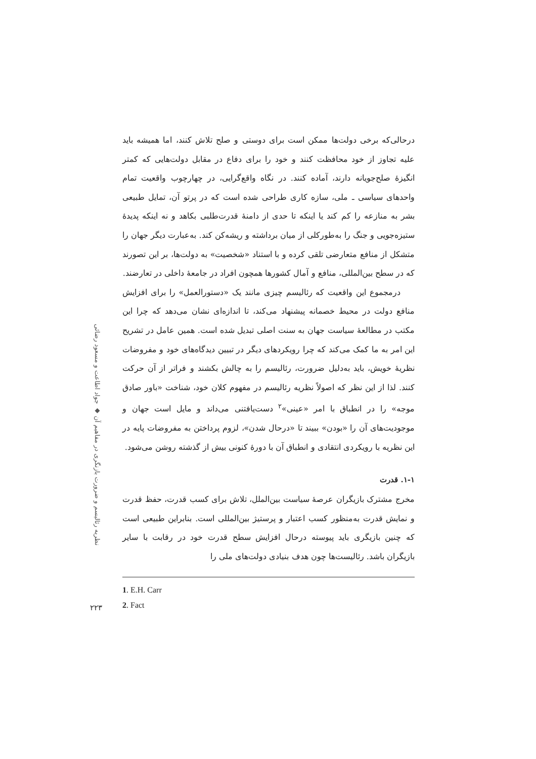نظریه رئالیسم و ضرورت بازنگری در مفاهیم آن ◆ جواد اطاعت و مسعود رضائی
درحالی‌که برخی دولت‌ها ممکن است برای دوستی و صلح تلاش کنند، اما همیشه باید علیه تجاوز از خود محافظت کنند و خود را برای دفاع در مقابل دولت‌هایی که کمتر انگیزهٔ صلح‌جویانه دارند، آماده کنند. در نگاه واقع‌گرایی، در چهارچوب واقعیت تمام واحدهای سیاسی ـ ملی، سازه کاری طراحی شده است که در پرتو آن، تمایل طبیعی بشر به منازعه را کم کند یا اینکه تا حدی از دامنهٔ قدرت‌طلبی بکاهد و نه اینکه پدیدهٔ ستیزه‌جویی و جنگ را به‌طورکلی از میان برداشته و ریشه‌کن کند. به‌عبارت دیگر جهان را متشکل از منافع متعارضی تلقی کرده و با استناد «شخصیت» به دولت‌ها، بر این تصورند که در سطح بین‌المللی، منافع و آمال کشورها همچون افراد در جامعهٔ داخلی در تعارضند.
درمجموع این واقعیت که رئالیسم چیزی مانند یک «دستورالعمل» را برای افزایش منافع دولت در محیط خصمانه پیشنهاد می‌کند، تا اندازه‌ای نشان می‌دهد که چرا این مکتب در مطالعهٔ سیاست جهان به سنت اصلی تبدیل شده است. همین عامل در تشریح این امر به ما کمک می‌کند که چرا رویکردهای دیگر در تبیین دیدگاه‌های خود و مفروضات نظریهٔ خویش، باید به‌دلیل ضرورت، رئالیسم را به چالش بکشند و فراتر از آن حرکت کنند. لذا از این نظر که اصولاً نظریه رئالیسم در مفهوم کلان خود، شناخت «باور صادق موجه» را در انطباق با امر «عینی»<sup>۲</sup> دست‌یافتنی می‌داند و مایل است جهان و موجودیت‌های آن را «بودن» ببیند تا «درحال شدن»، لزوم پرداختن به مفروضات پایه در این نظریه با رویکردی انتقادی و انطباق آن با دورهٔ کنونی بیش از گذشته روشن می‌شود.
۱-۱. قدرت
مخرج مشترک بازیگران عرصهٔ سیاست بین‌الملل، تلاش برای کسب قدرت، حفظ قدرت و نمایش قدرت به‌منظور کسب اعتبار و پرستیژ بین‌المللی است. بنابراین طبیعی است که چنین بازیگری باید پیوسته درحال افزایش سطح قدرت خود در رقابت با سایر بازیگران باشد. رئالیست‌ها چون هدف بنیادی دولت‌های ملی را
1. E.H. Carr
2. Fact
۲۲۳